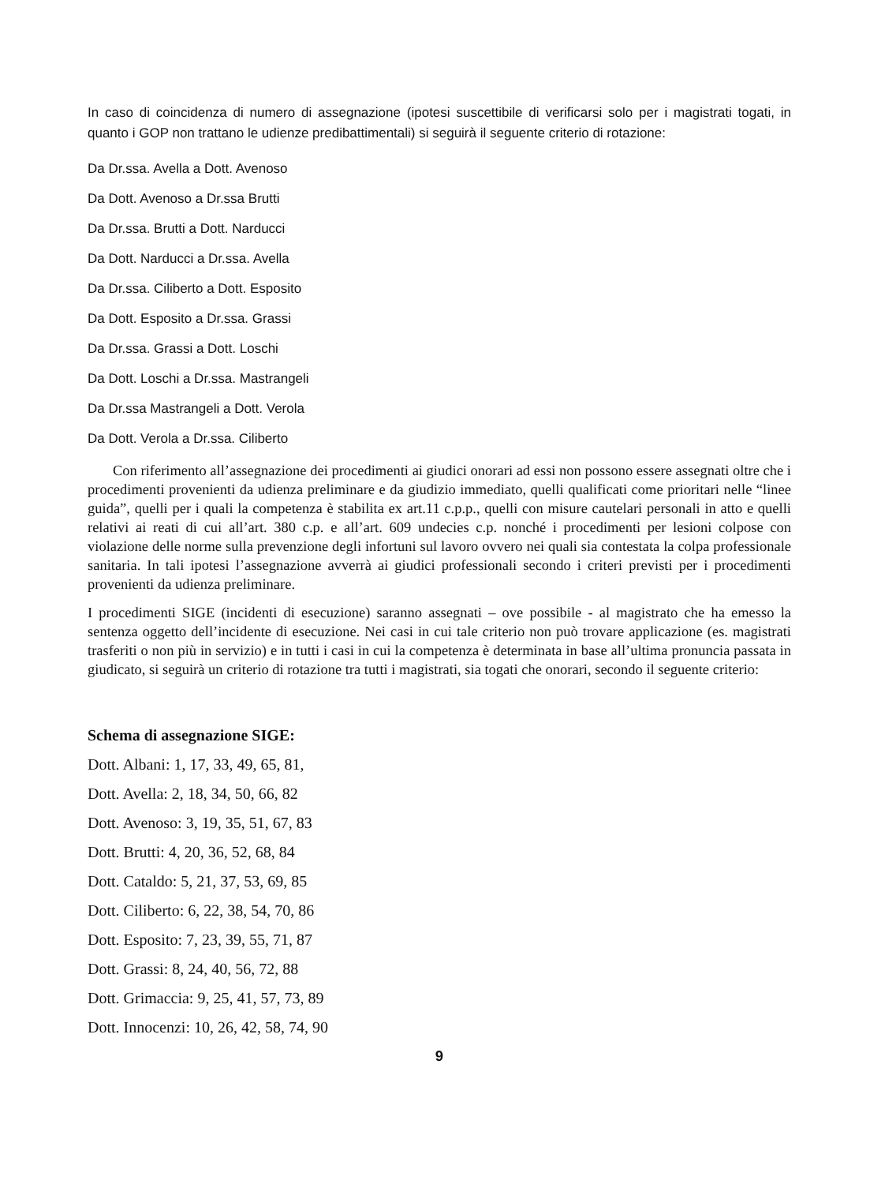In caso di coincidenza di numero di assegnazione (ipotesi suscettibile di verificarsi solo per i magistrati togati, in quanto i GOP non trattano le udienze predibattimentali) si seguirà il seguente criterio di rotazione:
Da Dr.ssa. Avella a Dott. Avenoso
Da Dott. Avenoso a Dr.ssa Brutti
Da Dr.ssa. Brutti a Dott. Narducci
Da Dott. Narducci a Dr.ssa. Avella
Da Dr.ssa. Ciliberto a Dott. Esposito
Da Dott. Esposito a Dr.ssa. Grassi
Da Dr.ssa. Grassi a Dott. Loschi
Da Dott. Loschi a Dr.ssa. Mastrangeli
Da Dr.ssa Mastrangeli a Dott. Verola
Da Dott. Verola a Dr.ssa. Ciliberto
Con riferimento all’assegnazione dei procedimenti ai giudici onorari ad essi non possono essere assegnati oltre che i procedimenti provenienti da udienza preliminare e da giudizio immediato, quelli qualificati come prioritari nelle “linee guida”, quelli per i quali la competenza è stabilita ex art.11 c.p.p., quelli con misure cautelari personali in atto e quelli relativi ai reati di cui all’art. 380 c.p. e all’art. 609 undecies c.p. nonché i procedimenti per lesioni colpose con violazione delle norme sulla prevenzione degli infortuni sul lavoro ovvero nei quali sia contestata la colpa professionale sanitaria. In tali ipotesi l’assegnazione avverrà ai giudici professionali secondo i criteri previsti per i procedimenti provenienti da udienza preliminare.
I procedimenti SIGE (incidenti di esecuzione) saranno assegnati – ove possibile - al magistrato che ha emesso la sentenza oggetto dell’incidente di esecuzione. Nei casi in cui tale criterio non può trovare applicazione (es. magistrati trasferiti o non più in servizio) e in tutti i casi in cui la competenza è determinata in base all’ultima pronuncia passata in giudicato, si seguirà un criterio di rotazione tra tutti i magistrati, sia togati che onorari, secondo il seguente criterio:
Schema di assegnazione SIGE:
Dott. Albani: 1, 17, 33, 49, 65, 81,
Dott. Avella: 2, 18, 34, 50, 66, 82
Dott. Avenoso: 3, 19, 35, 51, 67, 83
Dott. Brutti: 4, 20, 36, 52, 68, 84
Dott. Cataldo: 5, 21, 37, 53, 69, 85
Dott. Ciliberto: 6, 22, 38, 54, 70, 86
Dott. Esposito: 7, 23, 39, 55, 71, 87
Dott. Grassi: 8, 24, 40, 56, 72, 88
Dott. Grimaccia: 9, 25, 41, 57, 73, 89
Dott. Innocenzi: 10, 26, 42, 58, 74, 90
9